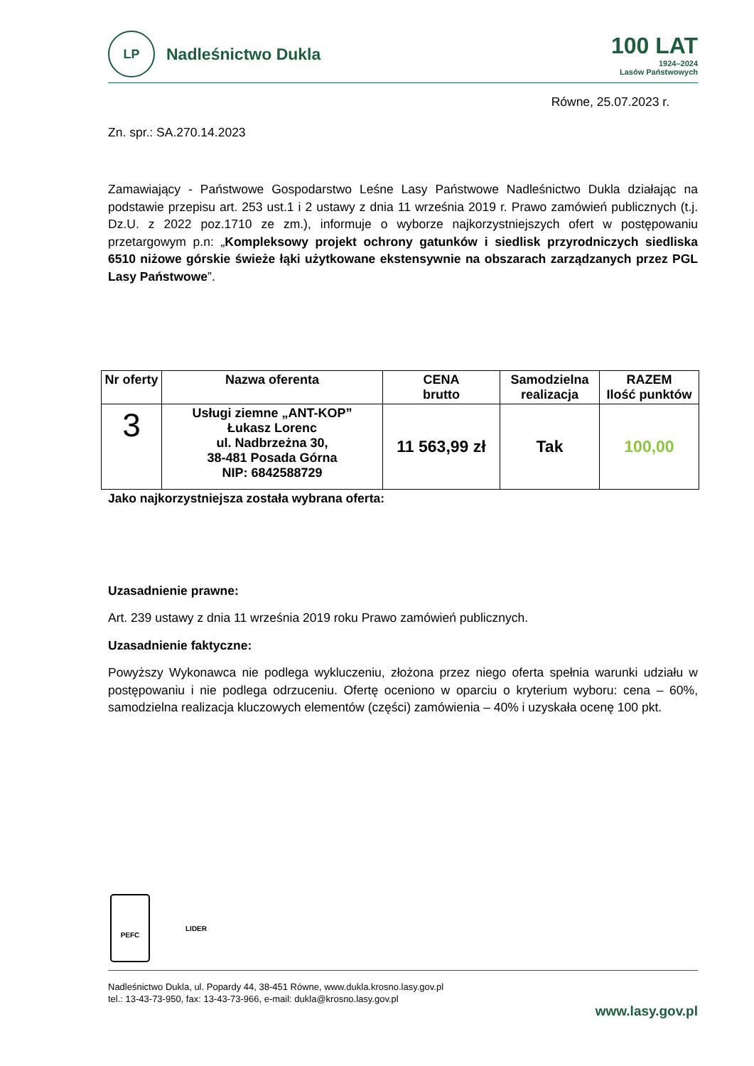LP
Nadleśnictwo Dukla
100 LAT
1924–2024
Lasów Państwowych
Równe, 25.07.2023 r.
Zn. spr.: SA.270.14.2023
Zamawiający - Państwowe Gospodarstwo Leśne Lasy Państwowe Nadleśnictwo Dukla działając na podstawie przepisu art. 253 ust.1 i 2 ustawy z dnia 11 września 2019 r. Prawo zamówień publicznych (t.j. Dz.U. z 2022 poz.1710 ze zm.), informuje o wyborze najkorzystniejszych ofert w postępowaniu przetargowym p.n: „Kompleksowy projekt ochrony gatunków i siedlisk przyrodniczych siedliska 6510 niżowe górskie świeże łąki użytkowane ekstensywnie na obszarach zarządzanych przez PGL Lasy Państwowe”.
| Nr oferty | Nazwa oferenta | CENA brutto | Samodzielna realizacja | RAZEM Ilość punktów |
| --- | --- | --- | --- | --- |
| 3 | Usługi ziemne „ANT-KOP” Łukasz Lorenc ul. Nadbrzeżna 30, 38-481 Posada Górna NIP: 6842588729 | 11 563,99 zł | Tak | 100,00 |
Jako najkorzystniejsza została wybrana oferta:
Uzasadnienie prawne:
Art. 239 ustawy z dnia 11 września 2019 roku Prawo zamówień publicznych.
Uzasadnienie faktyczne:
Powyższy Wykonawca nie podlega wykluczeniu, złożona przez niego oferta spełnia warunki udziału w postępowaniu i nie podlega odrzuceniu. Ofertę oceniono w oparciu o kryterium wyboru: cena – 60%, samodzielna realizacja kluczowych elementów (części) zamówienia – 40% i uzyskała ocenę 100 pkt.
PEFC
LIDER
Nadleśnictwo Dukla, ul. Popardy 44, 38-451 Równe, www.dukla.krosno.lasy.gov.pl
tel.: 13-43-73-950, fax: 13-43-73-966, e-mail: dukla@krosno.lasy.gov.pl
www.lasy.gov.pl